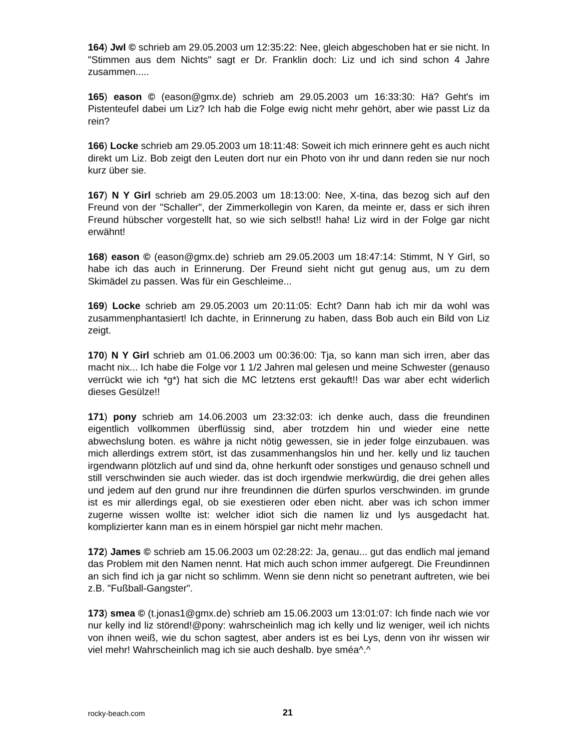164) Jwl © schrieb am 29.05.2003 um 12:35:22: Nee, gleich abgeschoben hat er sie nicht. In "Stimmen aus dem Nichts" sagt er Dr. Franklin doch: Liz und ich sind schon 4 Jahre zusammen.....
165) eason © (eason@gmx.de) schrieb am 29.05.2003 um 16:33:30: Hä? Geht's im Pistenteufel dabei um Liz? Ich hab die Folge ewig nicht mehr gehört, aber wie passt Liz da rein?
166) Locke schrieb am 29.05.2003 um 18:11:48: Soweit ich mich erinnere geht es auch nicht direkt um Liz. Bob zeigt den Leuten dort nur ein Photo von ihr und dann reden sie nur noch kurz über sie.
167) N Y Girl schrieb am 29.05.2003 um 18:13:00: Nee, X-tina, das bezog sich auf den Freund von der "Schaller", der Zimmerkollegin von Karen, da meinte er, dass er sich ihren Freund hübscher vorgestellt hat, so wie sich selbst!! haha! Liz wird in der Folge gar nicht erwähnt!
168) eason © (eason@gmx.de) schrieb am 29.05.2003 um 18:47:14: Stimmt, N Y Girl, so habe ich das auch in Erinnerung. Der Freund sieht nicht gut genug aus, um zu dem Skimädel zu passen. Was für ein Geschleime...
169) Locke schrieb am 29.05.2003 um 20:11:05: Echt? Dann hab ich mir da wohl was zusammenphantasiert! Ich dachte, in Erinnerung zu haben, dass Bob auch ein Bild von Liz zeigt.
170) N Y Girl schrieb am 01.06.2003 um 00:36:00: Tja, so kann man sich irren, aber das macht nix... Ich habe die Folge vor 1 1/2 Jahren mal gelesen und meine Schwester (genauso verrückt wie ich *g*) hat sich die MC letztens erst gekauft!! Das war aber echt widerlich dieses Gesülze!!
171) pony schrieb am 14.06.2003 um 23:32:03: ich denke auch, dass die freundinen eigentlich vollkommen überflüssig sind, aber trotzdem hin und wieder eine nette abwechslung boten. es währe ja nicht nötig gewessen, sie in jeder folge einzubauen. was mich allerdings extrem stört, ist das zusammenhangslos hin und her. kelly und liz tauchen irgendwann plötzlich auf und sind da, ohne herkunft oder sonstiges und genauso schnell und still verschwinden sie auch wieder. das ist doch irgendwie merkwürdig, die drei gehen alles und jedem auf den grund nur ihre freundinnen die dürfen spurlos verschwinden. im grunde ist es mir allerdings egal, ob sie exestieren oder eben nicht. aber was ich schon immer zugerne wissen wollte ist: welcher idiot sich die namen liz und lys ausgedacht hat. komplizierter kann man es in einem hörspiel gar nicht mehr machen.
172) James © schrieb am 15.06.2003 um 02:28:22: Ja, genau... gut das endlich mal jemand das Problem mit den Namen nennt. Hat mich auch schon immer aufgeregt. Die Freundinnen an sich find ich ja gar nicht so schlimm. Wenn sie denn nicht so penetrant auftreten, wie bei z.B. "Fußball-Gangster".
173) smea © (t.jonas1@gmx.de) schrieb am 15.06.2003 um 13:01:07: Ich finde nach wie vor nur kelly ind liz störend!@pony: wahrscheinlich mag ich kelly und liz weniger, weil ich nichts von ihnen weiß, wie du schon sagtest, aber anders ist es bei Lys, denn von ihr wissen wir viel mehr! Wahrscheinlich mag ich sie auch deshalb. bye sméa^.^
rocky-beach.com 21